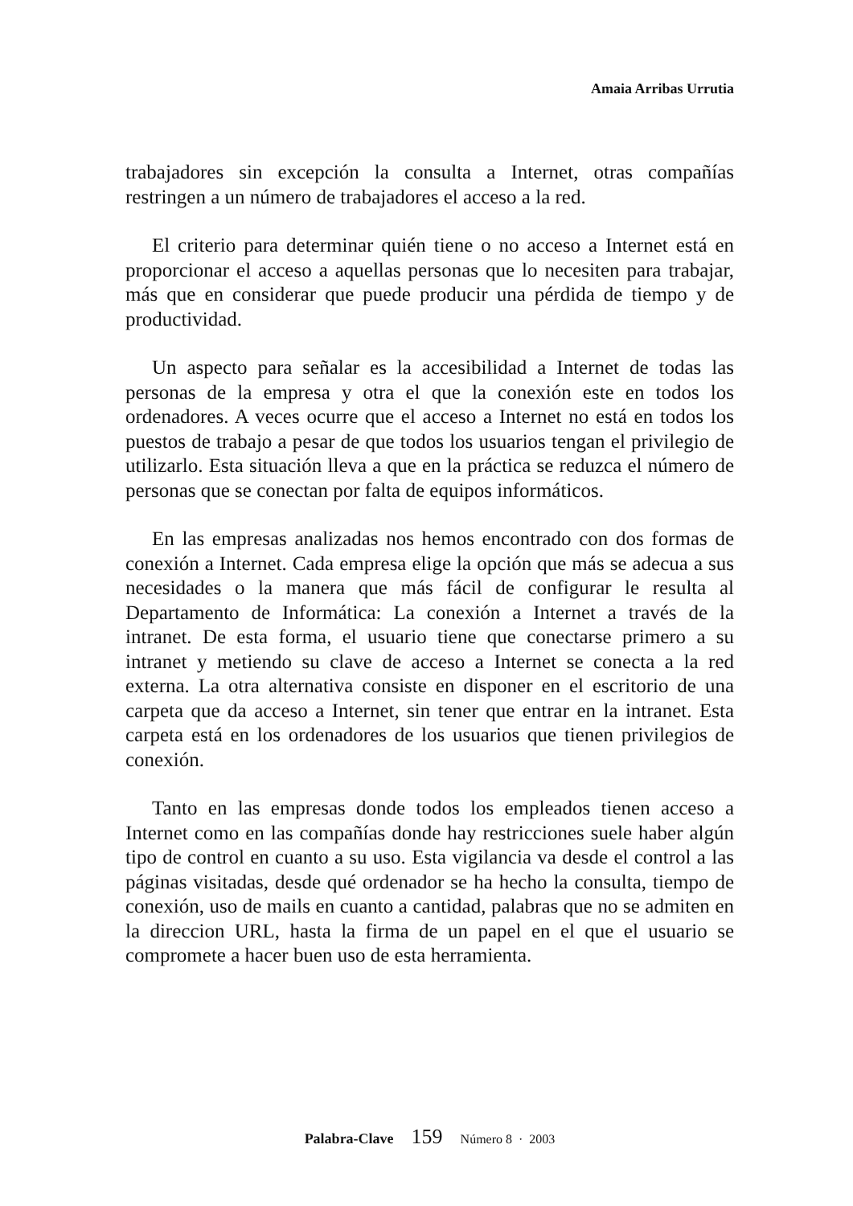Amaia Arribas Urrutia
trabajadores sin excepción la consulta a Internet, otras compañías restringen a un número de trabajadores el acceso a la red.
El criterio para determinar quién tiene o no acceso a Internet está en proporcionar el acceso a aquellas personas que lo necesiten para trabajar, más que en considerar que puede producir una pérdida de tiempo y de productividad.
Un aspecto para señalar es la accesibilidad a Internet de todas las personas de la empresa y otra el que la conexión este en todos los ordenadores. A veces ocurre que el acceso a Internet no está en todos los puestos de trabajo a pesar de que todos los usuarios tengan el privilegio de utilizarlo. Esta situación lleva a que en la práctica se reduzca el número de personas que se conectan por falta de equipos informáticos.
En las empresas analizadas nos hemos encontrado con dos formas de conexión a Internet. Cada empresa elige la opción que más se adecua a sus necesidades o la manera que más fácil de configurar le resulta al Departamento de Informática: La conexión a Internet a través de la intranet. De esta forma, el usuario tiene que conectarse primero a su intranet y metiendo su clave de acceso a Internet se conecta a la red externa. La otra alternativa consiste en disponer en el escritorio de una carpeta que da acceso a Internet, sin tener que entrar en la intranet. Esta carpeta está en los ordenadores de los usuarios que tienen privilegios de conexión.
Tanto en las empresas donde todos los empleados tienen acceso a Internet como en las compañías donde hay restricciones suele haber algún tipo de control en cuanto a su uso. Esta vigilancia va desde el control a las páginas visitadas, desde qué ordenador se ha hecho la consulta, tiempo de conexión, uso de mails en cuanto a cantidad, palabras que no se admiten en la direccion URL, hasta la firma de un papel en el que el usuario se compromete a hacer buen uso de esta herramienta.
Palabra-Clave 159 Número 8 · 2003